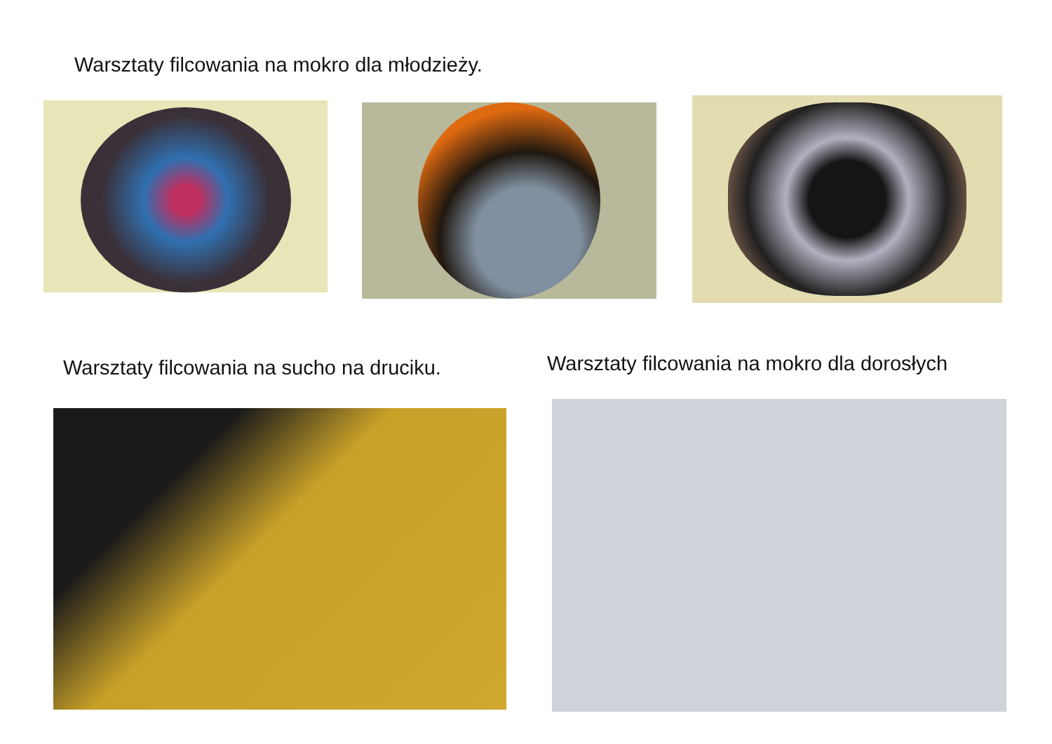Warsztaty filcowania na mokro dla młodzieży.
Warsztaty filcowania na sucho na druciku.
Warsztaty filcowania na mokro dla dorosłych